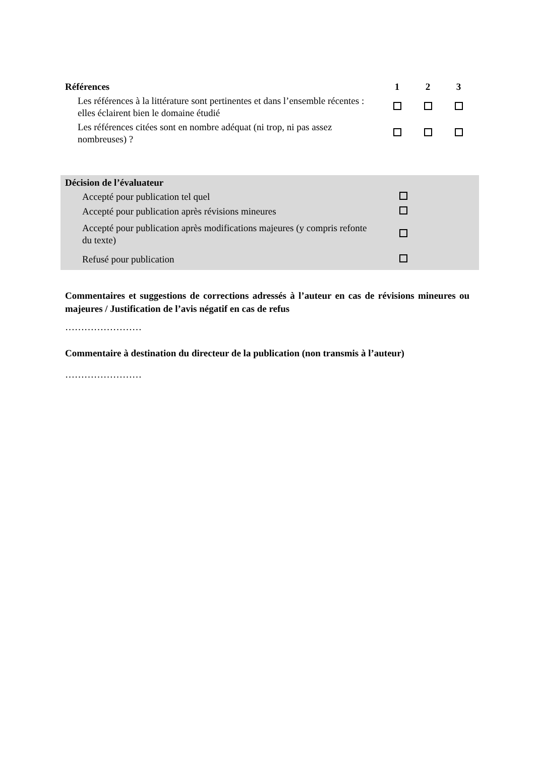| Références | 1 | 2 | 3 |
| --- | --- | --- | --- |
| Les références à la littérature sont pertinentes et dans l’ensemble récentes : elles éclairent bien le domaine étudié | | | |
| Les références citées sont en nombre adéquat (ni trop, ni pas assez nombreuses) ? | | | |
| Décision de l’évaluateur | | |
| --- | --- | --- |
| Accepté pour publication tel quel | | |
| Accepté pour publication après révisions mineures | | |
| Accepté pour publication après modifications majeures (y compris refonte du texte) | | |
| Refusé pour publication | | |
Commentaires et suggestions de corrections adressés à l’auteur en cas de révisions mineures ou majeures / Justification de l’avis négatif en cas de refus
……………………
Commentaire à destination du directeur de la publication (non transmis à l’auteur)
……………………